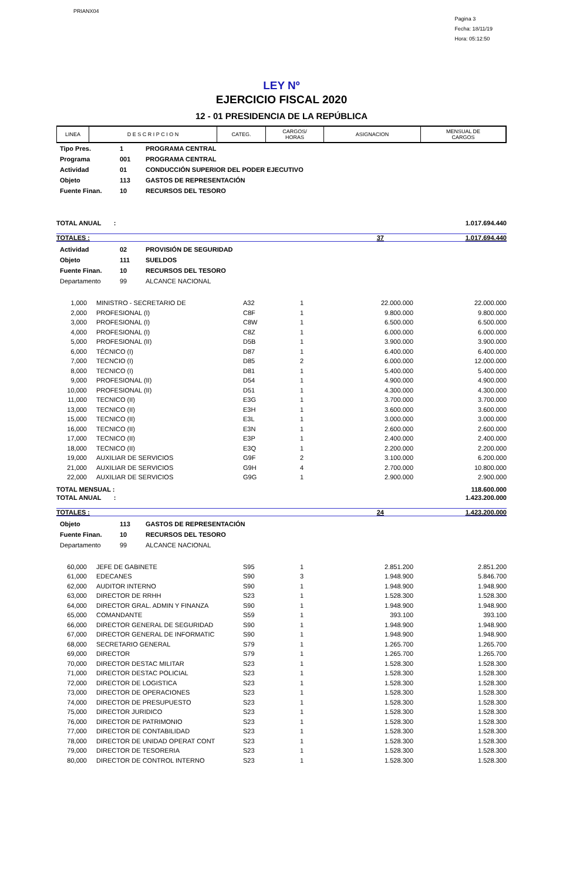PRIANX04
Pagina 3
Fecha: 18/11/19
Hora: 05:12:50
LEY Nº
EJERCICIO FISCAL 2020
12 - 01 PRESIDENCIA DE LA REPÚBLICA
| LINEA | D E S C R I P C I O N | CATEG. | CARGOS/ HORAS | ASIGNACION | MENSUAL DE CARGOS |
| --- | --- | --- | --- | --- | --- |
| Tipo Pres. | 1 | PROGRAMA CENTRAL |
| Programa | 001 | PROGRAMA CENTRAL |
| Actividad | 01 | CONDUCCIÓN SUPERIOR DEL PODER EJECUTIVO |
| Objeto | 113 | GASTOS DE REPRESENTACIÓN |
| Fuente Finan. | 10 | RECURSOS DEL TESORO |
TOTAL ANUAL : 1.017.694.440
TOTALES : 37 1.017.694.440
| Actividad | 02 | PROVISIÓN DE SEGURIDAD |
| Objeto | 111 | SUELDOS |
| Fuente Finan. | 10 | RECURSOS DEL TESORO |
| Departamento | 99 | ALCANCE NACIONAL |
| 1,000 | MINISTRO - SECRETARIO DE | A32 | 1 | 22.000.000 | 22.000.000 |
| 2,000 | PROFESIONAL (I) | C8F | 1 | 9.800.000 | 9.800.000 |
| 3,000 | PROFESIONAL (I) | C8W | 1 | 6.500.000 | 6.500.000 |
| 4,000 | PROFESIONAL (I) | C8Z | 1 | 6.000.000 | 6.000.000 |
| 5,000 | PROFESIONAL (II) | D5B | 1 | 3.900.000 | 3.900.000 |
| 6,000 | TÉCNICO (I) | D87 | 1 | 6.400.000 | 6.400.000 |
| 7,000 | TECNCIO (I) | D85 | 2 | 6.000.000 | 12.000.000 |
| 8,000 | TECNICO (I) | D81 | 1 | 5.400.000 | 5.400.000 |
| 9,000 | PROFESIONAL (II) | D54 | 1 | 4.900.000 | 4.900.000 |
| 10,000 | PROFESIONAL (II) | D51 | 1 | 4.300.000 | 4.300.000 |
| 11,000 | TECNICO (II) | E3G | 1 | 3.700.000 | 3.700.000 |
| 13,000 | TECNICO (II) | E3H | 1 | 3.600.000 | 3.600.000 |
| 15,000 | TECNICO (II) | E3L | 1 | 3.000.000 | 3.000.000 |
| 16,000 | TECNICO (II) | E3N | 1 | 2.600.000 | 2.600.000 |
| 17,000 | TECNICO (II) | E3P | 1 | 2.400.000 | 2.400.000 |
| 18,000 | TECNICO (II) | E3Q | 1 | 2.200.000 | 2.200.000 |
| 19,000 | AUXILIAR DE SERVICIOS | G9F | 2 | 3.100.000 | 6.200.000 |
| 21,000 | AUXILIAR DE SERVICIOS | G9H | 4 | 2.700.000 | 10.800.000 |
| 22,000 | AUXILIAR DE SERVICIOS | G9G | 1 | 2.900.000 | 2.900.000 |
TOTAL MENSUAL : 118.600.000
TOTAL ANUAL : 1.423.200.000
TOTALES : 24 1.423.200.000
| Objeto | 113 | GASTOS DE REPRESENTACIÓN |
| Fuente Finan. | 10 | RECURSOS DEL TESORO |
| Departamento | 99 | ALCANCE NACIONAL |
| 60,000 | JEFE DE GABINETE | S95 | 1 | 2.851.200 | 2.851.200 |
| 61,000 | EDECANES | S90 | 3 | 1.948.900 | 5.846.700 |
| 62,000 | AUDITOR INTERNO | S90 | 1 | 1.948.900 | 1.948.900 |
| 63,000 | DIRECTOR DE RRHH | S23 | 1 | 1.528.300 | 1.528.300 |
| 64,000 | DIRECTOR GRAL. ADMIN Y FINANZA | S90 | 1 | 1.948.900 | 1.948.900 |
| 65,000 | COMANDANTE | S59 | 1 | 393.100 | 393.100 |
| 66,000 | DIRECTOR GENERAL DE SEGURIDAD | S90 | 1 | 1.948.900 | 1.948.900 |
| 67,000 | DIRECTOR GENERAL DE INFORMATIC | S90 | 1 | 1.948.900 | 1.948.900 |
| 68,000 | SECRETARIO GENERAL | S79 | 1 | 1.265.700 | 1.265.700 |
| 69,000 | DIRECTOR | S79 | 1 | 1.265.700 | 1.265.700 |
| 70,000 | DIRECTOR DESTAC MILITAR | S23 | 1 | 1.528.300 | 1.528.300 |
| 71,000 | DIRECTOR DESTAC POLICIAL | S23 | 1 | 1.528.300 | 1.528.300 |
| 72,000 | DIRECTOR DE LOGISTICA | S23 | 1 | 1.528.300 | 1.528.300 |
| 73,000 | DIRECTOR DE OPERACIONES | S23 | 1 | 1.528.300 | 1.528.300 |
| 74,000 | DIRECTOR DE PRESUPUESTO | S23 | 1 | 1.528.300 | 1.528.300 |
| 75,000 | DIRECTOR JURIDICO | S23 | 1 | 1.528.300 | 1.528.300 |
| 76,000 | DIRECTOR DE PATRIMONIO | S23 | 1 | 1.528.300 | 1.528.300 |
| 77,000 | DIRECTOR DE CONTABILIDAD | S23 | 1 | 1.528.300 | 1.528.300 |
| 78,000 | DIRECTOR DE UNIDAD OPERAT CONT | S23 | 1 | 1.528.300 | 1.528.300 |
| 79,000 | DIRECTOR DE TESORERIA | S23 | 1 | 1.528.300 | 1.528.300 |
| 80,000 | DIRECTOR DE CONTROL INTERNO | S23 | 1 | 1.528.300 | 1.528.300 |